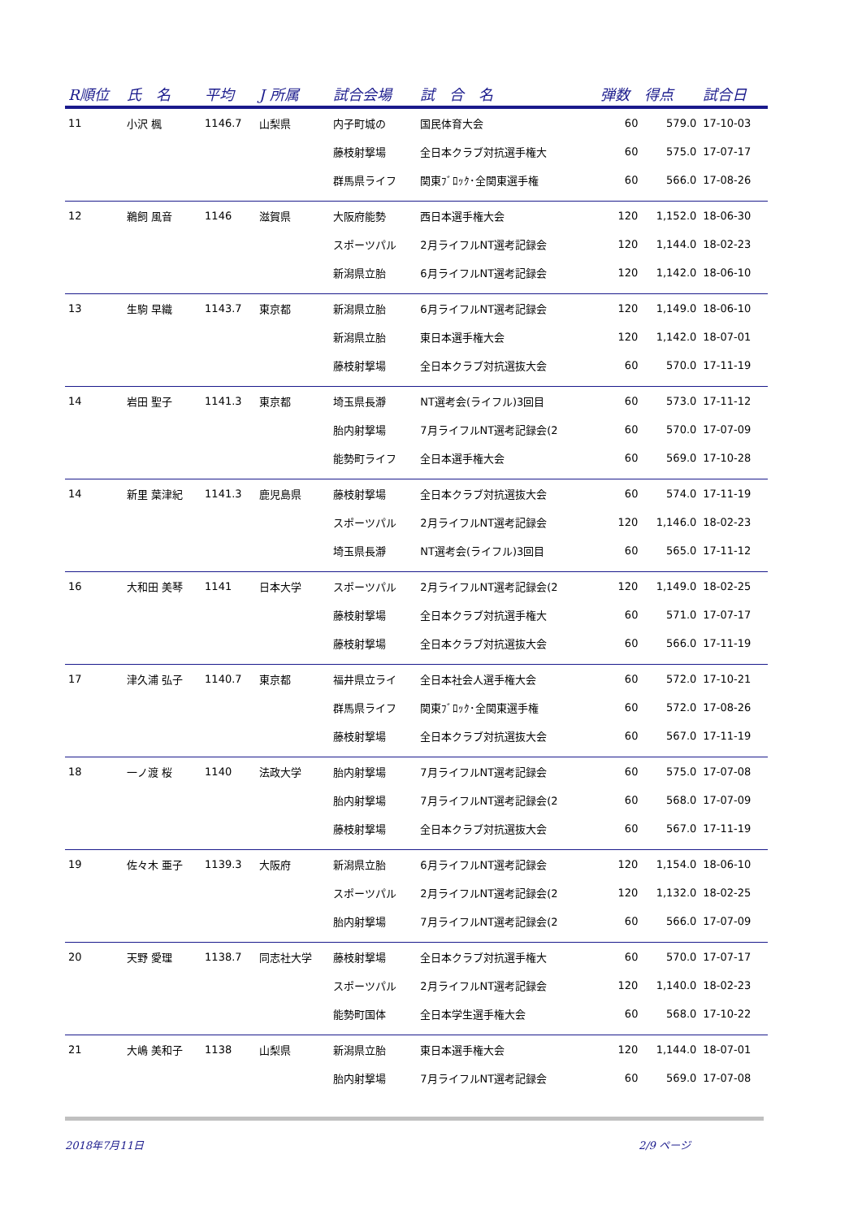| R順位 | 氏 名 | 平均 | J 所属 | 試合会場 | 試 合 名 | 弾数 | 得点 | 試合日 |
| --- | --- | --- | --- | --- | --- | --- | --- | --- |
| 11 | 小沢 楓 | 1146.7 | 山梨県 | 内子町城の | 国民体育大会 | 60 | 579.0 | 17-10-03 |
| | | | | 藤枝射撃場 | 全日本クラブ対抗選手権大 | 60 | 575.0 | 17-07-17 |
| | | | | 群馬県ライフ | 関東ﾌﾞﾛｯｸ･全関東選手権 | 60 | 566.0 | 17-08-26 |
| 12 | 鵜飼 風音 | 1146 | 滋賀県 | 大阪府能勢 | 西日本選手権大会 | 120 | 1,152.0 | 18-06-30 |
| | | | | スポーツパル | 2月ライフルNT選考記録会 | 120 | 1,144.0 | 18-02-23 |
| | | | | 新潟県立胎 | 6月ライフルNT選考記録会 | 120 | 1,142.0 | 18-06-10 |
| 13 | 生駒 早織 | 1143.7 | 東京都 | 新潟県立胎 | 6月ライフルNT選考記録会 | 120 | 1,149.0 | 18-06-10 |
| | | | | 新潟県立胎 | 東日本選手権大会 | 120 | 1,142.0 | 18-07-01 |
| | | | | 藤枝射撃場 | 全日本クラブ対抗選抜大会 | 60 | 570.0 | 17-11-19 |
| 14 | 岩田 聖子 | 1141.3 | 東京都 | 埼玉県長瀞 | NT選考会(ライフル)3回目 | 60 | 573.0 | 17-11-12 |
| | | | | 胎内射撃場 | 7月ライフルNT選考記録会(2 | 60 | 570.0 | 17-07-09 |
| | | | | 能勢町ライフ | 全日本選手権大会 | 60 | 569.0 | 17-10-28 |
| 14 | 新里 葉津紀 | 1141.3 | 鹿児島県 | 藤枝射撃場 | 全日本クラブ対抗選抜大会 | 60 | 574.0 | 17-11-19 |
| | | | | スポーツパル | 2月ライフルNT選考記録会 | 120 | 1,146.0 | 18-02-23 |
| | | | | 埼玉県長瀞 | NT選考会(ライフル)3回目 | 60 | 565.0 | 17-11-12 |
| 16 | 大和田 美琴 | 1141 | 日本大学 | スポーツパル | 2月ライフルNT選考記録会(2 | 120 | 1,149.0 | 18-02-25 |
| | | | | 藤枝射撃場 | 全日本クラブ対抗選手権大 | 60 | 571.0 | 17-07-17 |
| | | | | 藤枝射撃場 | 全日本クラブ対抗選抜大会 | 60 | 566.0 | 17-11-19 |
| 17 | 津久浦 弘子 | 1140.7 | 東京都 | 福井県立ライ | 全日本社会人選手権大会 | 60 | 572.0 | 17-10-21 |
| | | | | 群馬県ライフ | 関東ﾌﾞﾛｯｸ･全関東選手権 | 60 | 572.0 | 17-08-26 |
| | | | | 藤枝射撃場 | 全日本クラブ対抗選抜大会 | 60 | 567.0 | 17-11-19 |
| 18 | 一ノ渡 桜 | 1140 | 法政大学 | 胎内射撃場 | 7月ライフルNT選考記録会 | 60 | 575.0 | 17-07-08 |
| | | | | 胎内射撃場 | 7月ライフルNT選考記録会(2 | 60 | 568.0 | 17-07-09 |
| | | | | 藤枝射撃場 | 全日本クラブ対抗選抜大会 | 60 | 567.0 | 17-11-19 |
| 19 | 佐々木 亜子 | 1139.3 | 大阪府 | 新潟県立胎 | 6月ライフルNT選考記録会 | 120 | 1,154.0 | 18-06-10 |
| | | | | スポーツパル | 2月ライフルNT選考記録会(2 | 120 | 1,132.0 | 18-02-25 |
| | | | | 胎内射撃場 | 7月ライフルNT選考記録会(2 | 60 | 566.0 | 17-07-09 |
| 20 | 天野 愛理 | 1138.7 | 同志社大学 | 藤枝射撃場 | 全日本クラブ対抗選手権大 | 60 | 570.0 | 17-07-17 |
| | | | | スポーツパル | 2月ライフルNT選考記録会 | 120 | 1,140.0 | 18-02-23 |
| | | | | 能勢町国体 | 全日本学生選手権大会 | 60 | 568.0 | 17-10-22 |
| 21 | 大嶋 美和子 | 1138 | 山梨県 | 新潟県立胎 | 東日本選手権大会 | 120 | 1,144.0 | 18-07-01 |
| | | | | 胎内射撃場 | 7月ライフルNT選考記録会 | 60 | 569.0 | 17-07-08 |
2018年7月11日 2/9 ページ